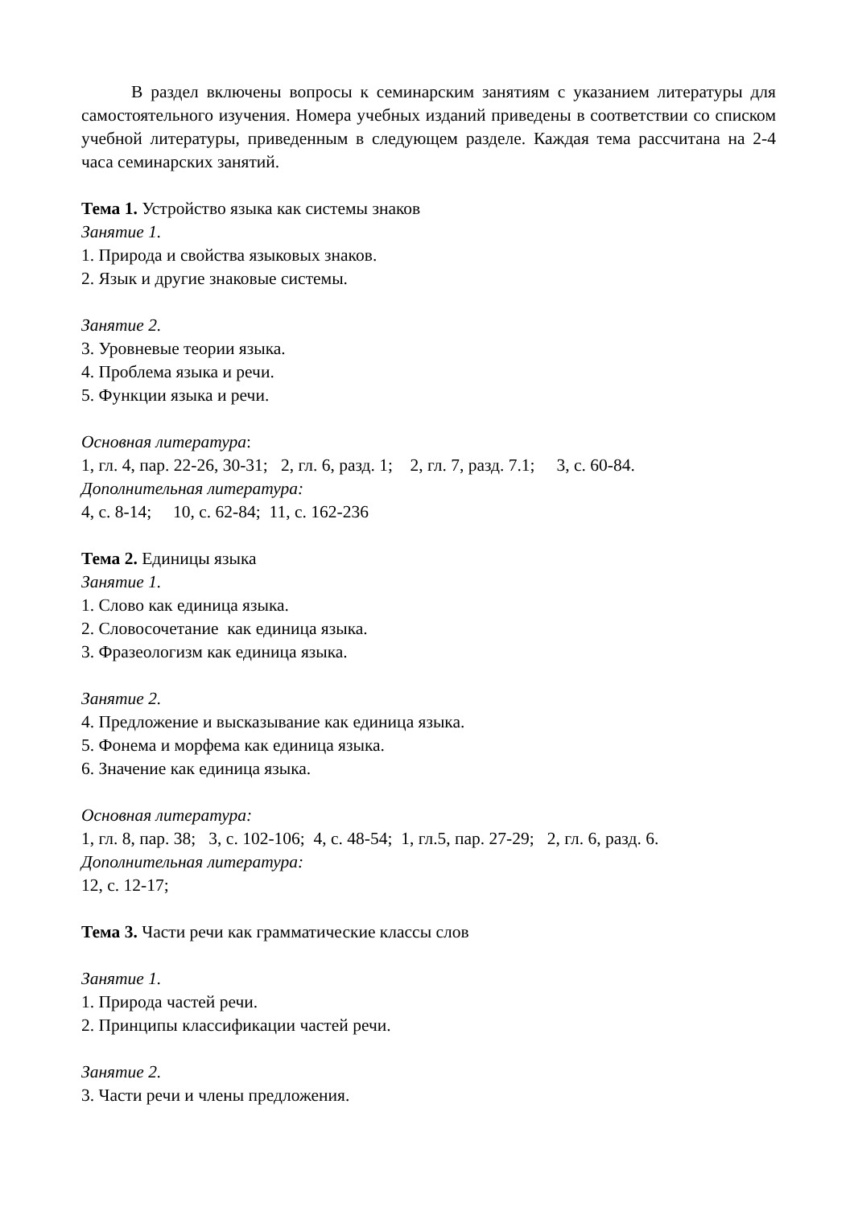В раздел включены вопросы к семинарским занятиям с указанием литературы для самостоятельного изучения. Номера учебных изданий приведены в соответствии со списком учебной литературы, приведенным в следующем разделе. Каждая тема рассчитана на 2-4 часа семинарских занятий.
Тема 1. Устройство языка как системы знаков
Занятие 1.
1. Природа и свойства языковых знаков.
2. Язык и другие знаковые системы.
Занятие 2.
3. Уровневые теории языка.
4. Проблема языка и речи.
5. Функции языка и речи.
Основная литература:
1, гл. 4, пар. 22-26, 30-31; 2, гл. 6, разд. 1; 2, гл. 7, разд. 7.1; 3, с. 60-84.
Дополнительная литература:
4, с. 8-14; 10, с. 62-84; 11, с. 162-236
Тема 2. Единицы языка
Занятие 1.
1. Слово как единица языка.
2. Словосочетание как единица языка.
3. Фразеологизм как единица языка.
Занятие 2.
4. Предложение и высказывание как единица языка.
5. Фонема и морфема как единица языка.
6. Значение как единица языка.
Основная литература:
1, гл. 8, пар. 38; 3, с. 102-106; 4, с. 48-54; 1, гл.5, пар. 27-29; 2, гл. 6, разд. 6.
Дополнительная литература:
12, с. 12-17;
Тема 3. Части речи как грамматические классы слов
Занятие 1.
1. Природа частей речи.
2. Принципы классификации частей речи.
Занятие 2.
3. Части речи и члены предложения.